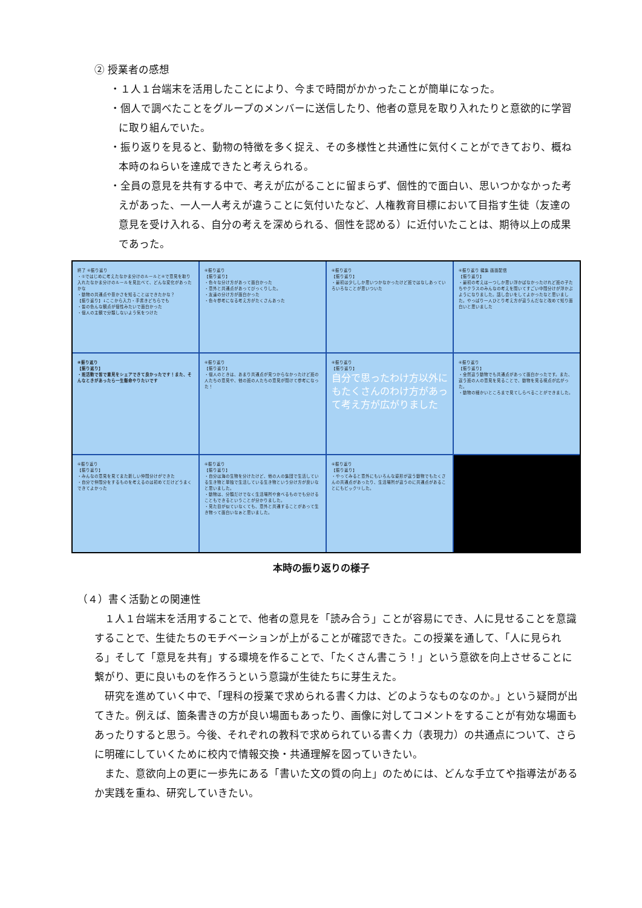② 授業者の感想
・１人１台端末を活用したことにより、今まで時間がかかったことが簡単になった。
・個人で調べたことをグループのメンバーに送信したり、他者の意見を取り入れたりと意欲的に学習に取り組んでいた。
・振り返りを見ると、動物の特徴を多く捉え、その多様性と共通性に気付くことができており、概ね本時のねらいを達成できたと考えられる。
・全員の意見を共有する中で、考えが広がることに留まらず、個性的で面白い、思いつかなかった考えがあった、一人一人考えが違うことに気付いたなど、人権教育目標において目指す生徒（友達の意見を受け入れる、自分の考えを深められる、個性を認める）に近付いたことは、期待以上の成果であった。
終了 ⑥振り返り
・①ではじめに考えたなかま分けのルールと④で意見を取り入れたなかま分けのルールを見比べて、どんな変化があったかな
・動物の共通点や豊かさを知ることはできたかな？
【振り返り】↓ここから入力・手書きどちらでも
・皆の色んな観点が個性みたいで面白かった
・個人の主観で分類しないよう気をつけた
⑥振り返り
【振り返り】
・色々な分け方があって面白かった
・意外と共通点があってびっくりした。
・友達の分け方が面白かった
・色々参考になる考え方がたくさんあった
⑥振り返り
【振り返り】
・最初は少ししか思いつかなかったけど班ではなしあっていろいろなことが思いついた
⑥振り返り 編集 画面配信
【振り返り】
・最初の考えは一つしか思い浮かばなかったけれど班の子たちやクラスのみんなの考えを聞いてすごい中間分けが浮かぶようになりました。話し合いをしてよかったなと思いました。やっぱり一人ひとり考え方が違うんだなと改めて知り面白いと思いました
⑥振り返り
【振り返り】
・班活動で皆で意見をシェアできて良かったです！また、そんなときがあったら一生懸命やりたいです
⑥振り返り
【振り返り】
・個人のときは、あまり共通点が見つからなかったけど班の人たちの意見や、他の班の人たちの意見が聞けて参考になった！
⑥振り返り
【振り返り】
自分で思ったわけ方以外にもたくさんのわけ方があって考え方が広がりました
⑥振り返り
【振り返り】
・全然違う動物でも共通点があって面白かったです。また、違う班の人の意見を見ることで、動物を見る視点が広がった。
・動物の細かいところまで見てしらべることができました。
⑥振り返り
【振り返り】
・みんなの意見を見てまた新しい仲間分けができた
・自分で仲間分をするものを考えるのは初めてだけどうまくできてよかった
⑥振り返り
【振り返り】
・自分は海の生物を分けたけど、他の人の集団で生活している生き物と単独で生活している生き物という分け方が良いなと思いました。
・動物は、分類だけでなく生活場所や食べるものでも分けることもできるということが分かりました。
・見た目が似ていなくても、意外と共通することがあって生き物って面白いなぁと思いました。
⑥振り返り
【振り返り】
・やってみると意外にもいろんな姿形が違う動物でもたくさんの共通点があったり、生活場所が違うのに共通点があることにもビックリした。
本時の振り返りの様子
（４）書く活動との関連性
１人１台端末を活用することで、他者の意見を「読み合う」ことが容易にでき、人に見せることを意識することで、生徒たちのモチベーションが上がることが確認できた。この授業を通して、「人に見られる」そして「意見を共有」する環境を作ることで、「たくさん書こう！」という意欲を向上させることに繋がり、更に良いものを作ろうという意識が生徒たちに芽生えた。
研究を進めていく中で、「理科の授業で求められる書く力は、どのようなものなのか。」という疑問が出てきた。例えば、箇条書きの方が良い場面もあったり、画像に対してコメントをすることが有効な場面もあったりすると思う。今後、それぞれの教科で求められている書く力（表現力）の共通点について、さらに明確にしていくために校内で情報交換・共通理解を図っていきたい。
また、意欲向上の更に一歩先にある「書いた文の質の向上」のためには、どんな手立てや指導法があるか実践を重ね、研究していきたい。